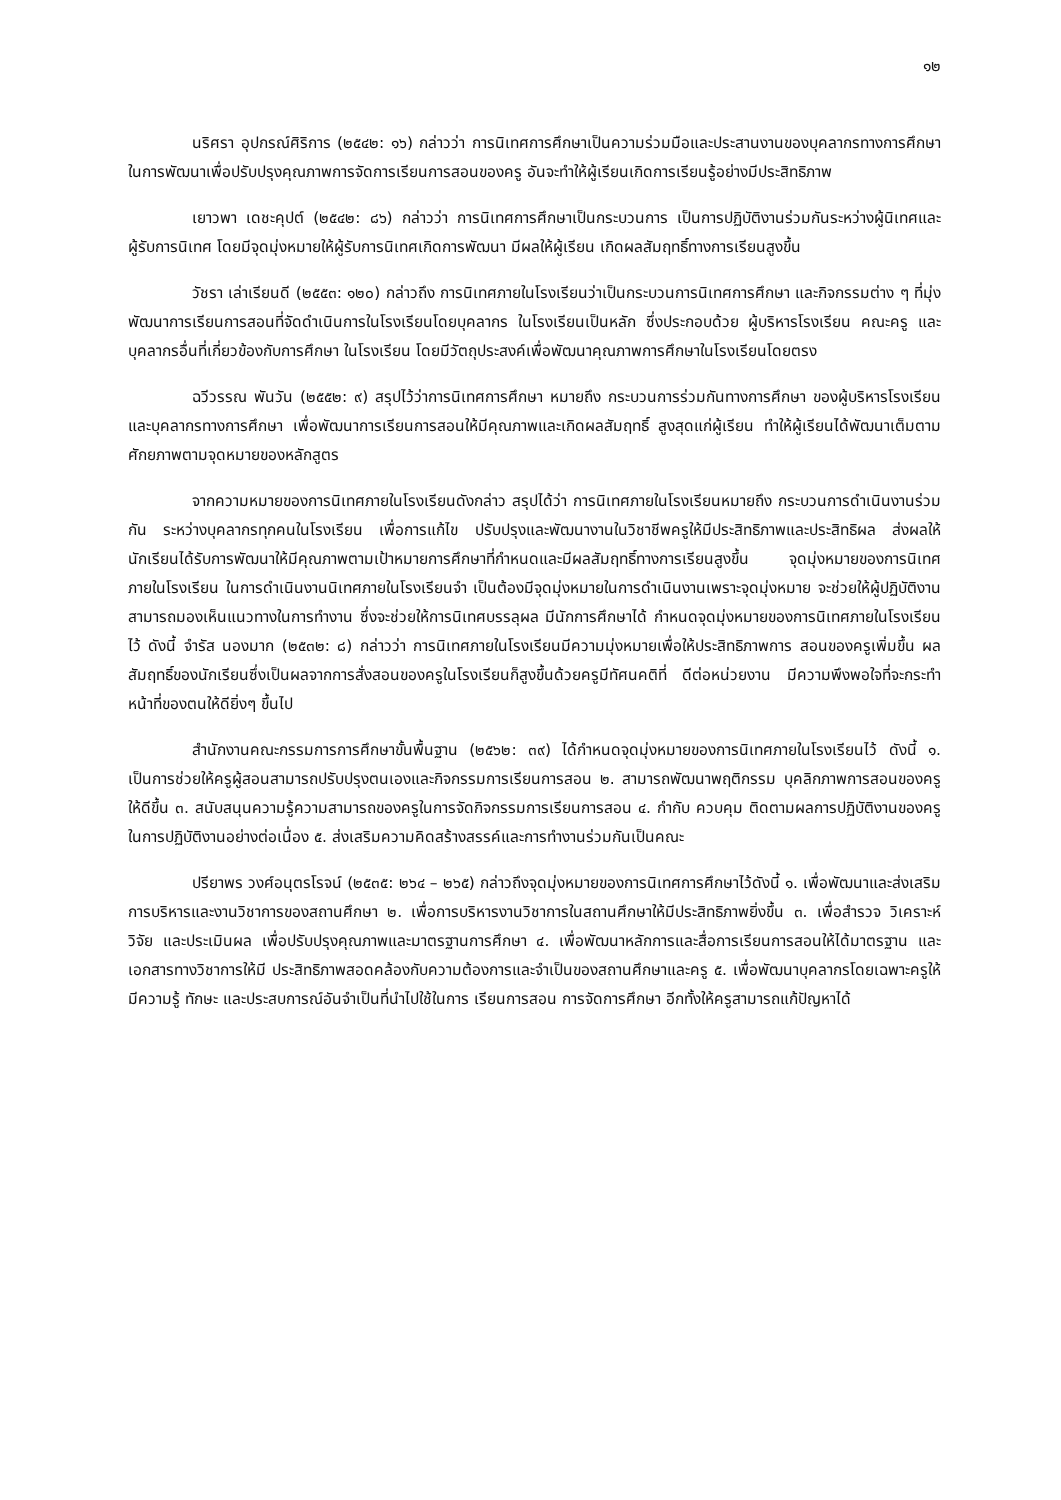๑๒
นริศรา อุปกรณ์ศิริการ (๒๕๔๒: ๑๖) กล่าวว่า การนิเทศการศึกษาเป็นความร่วมมือและประสานงานของบุคลากรทางการศึกษาในการพัฒนาเพื่อปรับปรุงคุณภาพการจัดการเรียนการสอนของครู อันจะทำให้ผู้เรียนเกิดการเรียนรู้อย่างมีประสิทธิภาพ
เยาวพา เดชะคุปต์ (๒๕๔๒: ๘๖) กล่าวว่า การนิเทศการศึกษาเป็นกระบวนการ เป็นการปฏิบัติงานร่วมกันระหว่างผู้นิเทศและผู้รับการนิเทศ โดยมีจุดมุ่งหมายให้ผู้รับการนิเทศเกิดการพัฒนา มีผลให้ผู้เรียน เกิดผลสัมฤทธิ์ทางการเรียนสูงขึ้น
วัชรา เล่าเรียนดี (๒๕๕๓: ๑๒๐) กล่าวถึง การนิเทศภายในโรงเรียนว่าเป็นกระบวนการนิเทศการศึกษา และกิจกรรมต่าง ๆ ที่มุ่งพัฒนาการเรียนการสอนที่จัดดำเนินการในโรงเรียนโดยบุคลากร ในโรงเรียนเป็นหลัก ซึ่งประกอบด้วย ผู้บริหารโรงเรียน คณะครู และบุคลากรอื่นที่เกี่ยวข้องกับการศึกษา ในโรงเรียน โดยมีวัตถุประสงค์เพื่อพัฒนาคุณภาพการศึกษาในโรงเรียนโดยตรง
ฉวีวรรณ พันวัน (๒๕๕๒: ๙) สรุปไว้ว่าการนิเทศการศึกษา หมายถึง กระบวนการร่วมกันทางการศึกษา ของผู้บริหารโรงเรียน และบุคลากรทางการศึกษา เพื่อพัฒนาการเรียนการสอนให้มีคุณภาพและเกิดผลสัมฤทธิ์ สูงสุดแก่ผู้เรียน ทำให้ผู้เรียนได้พัฒนาเต็มตามศักยภาพตามจุดหมายของหลักสูตร
จากความหมายของการนิเทศภายในโรงเรียนดังกล่าว สรุปได้ว่า การนิเทศภายในโรงเรียนหมายถึง กระบวนการดำเนินงานร่วมกัน ระหว่างบุคลากรทุกคนในโรงเรียน เพื่อการแก้ไข ปรับปรุงและพัฒนางานในวิชาชีพครูให้มีประสิทธิภาพและประสิทธิผล ส่งผลให้นักเรียนได้รับการพัฒนาให้มีคุณภาพตามเป้าหมายการศึกษาที่กำหนดและมีผลสัมฤทธิ์ทางการเรียนสูงขึ้น จุดมุ่งหมายของการนิเทศภายในโรงเรียน ในการดำเนินงานนิเทศภายในโรงเรียนจำ เป็นต้องมีจุดมุ่งหมายในการดำเนินงานเพราะจุดมุ่งหมาย จะช่วยให้ผู้ปฏิบัติงานสามารถมองเห็นแนวทางในการทำงาน ซึ่งจะช่วยให้การนิเทศบรรลุผล มีนักการศึกษาได้ กำหนดจุดมุ่งหมายของการนิเทศภายในโรงเรียนไว้ ดังนี้ จำรัส นองมาก (๒๕๓๒: ๘) กล่าวว่า การนิเทศภายในโรงเรียนมีความมุ่งหมายเพื่อให้ประสิทธิภาพการ สอนของครูเพิ่มขึ้น ผลสัมฤทธิ์ของนักเรียนซึ่งเป็นผลจากการสั่งสอนของครูในโรงเรียนก็สูงขึ้นด้วยครูมีทัศนคติที่ ดีต่อหน่วยงาน มีความพึงพอใจที่จะกระทำหน้าที่ของตนให้ดียิ่งๆ ขึ้นไป
สำนักงานคณะกรรมการการศึกษาขั้นพื้นฐาน (๒๕๖๒: ๓๙) ได้กำหนดจุดมุ่งหมายของการนิเทศภายในโรงเรียนไว้ ดังนี้ ๑. เป็นการช่วยให้ครูผู้สอนสามารถปรับปรุงตนเองและกิจกรรมการเรียนการสอน ๒. สามารถพัฒนาพฤติกรรม บุคลิกภาพการสอนของครูให้ดีขึ้น ๓. สนับสนุนความรู้ความสามารถของครูในการจัดกิจกรรมการเรียนการสอน ๔. กำกับ ควบคุม ติดตามผลการปฏิบัติงานของครูในการปฏิบัติงานอย่างต่อเนื่อง ๕. ส่งเสริมความคิดสร้างสรรค์และการทำงานร่วมกันเป็นคณะ
ปรียาพร วงศ์อนุตรโรจน์ (๒๕๓๕: ๒๖๔ – ๒๖๕) กล่าวถึงจุดมุ่งหมายของการนิเทศการศึกษาไว้ดังนี้ ๑. เพื่อพัฒนาและส่งเสริมการบริหารและงานวิชาการของสถานศึกษา ๒. เพื่อการบริหารงานวิชาการในสถานศึกษาให้มีประสิทธิภาพยิ่งขึ้น ๓. เพื่อสำรวจ วิเคราะห์ วิจัย และประเมินผล เพื่อปรับปรุงคุณภาพและมาตรฐานการศึกษา ๔. เพื่อพัฒนาหลักการและสื่อการเรียนการสอนให้ได้มาตรฐาน และเอกสารทางวิชาการให้มี ประสิทธิภาพสอดคล้องกับความต้องการและจำเป็นของสถานศึกษาและครู ๕. เพื่อพัฒนาบุคลากรโดยเฉพาะครูให้มีความรู้ ทักษะ และประสบการณ์อันจำเป็นที่นำไปใช้ในการ เรียนการสอน การจัดการศึกษา อีกทั้งให้ครูสามารถแก้ปัญหาได้